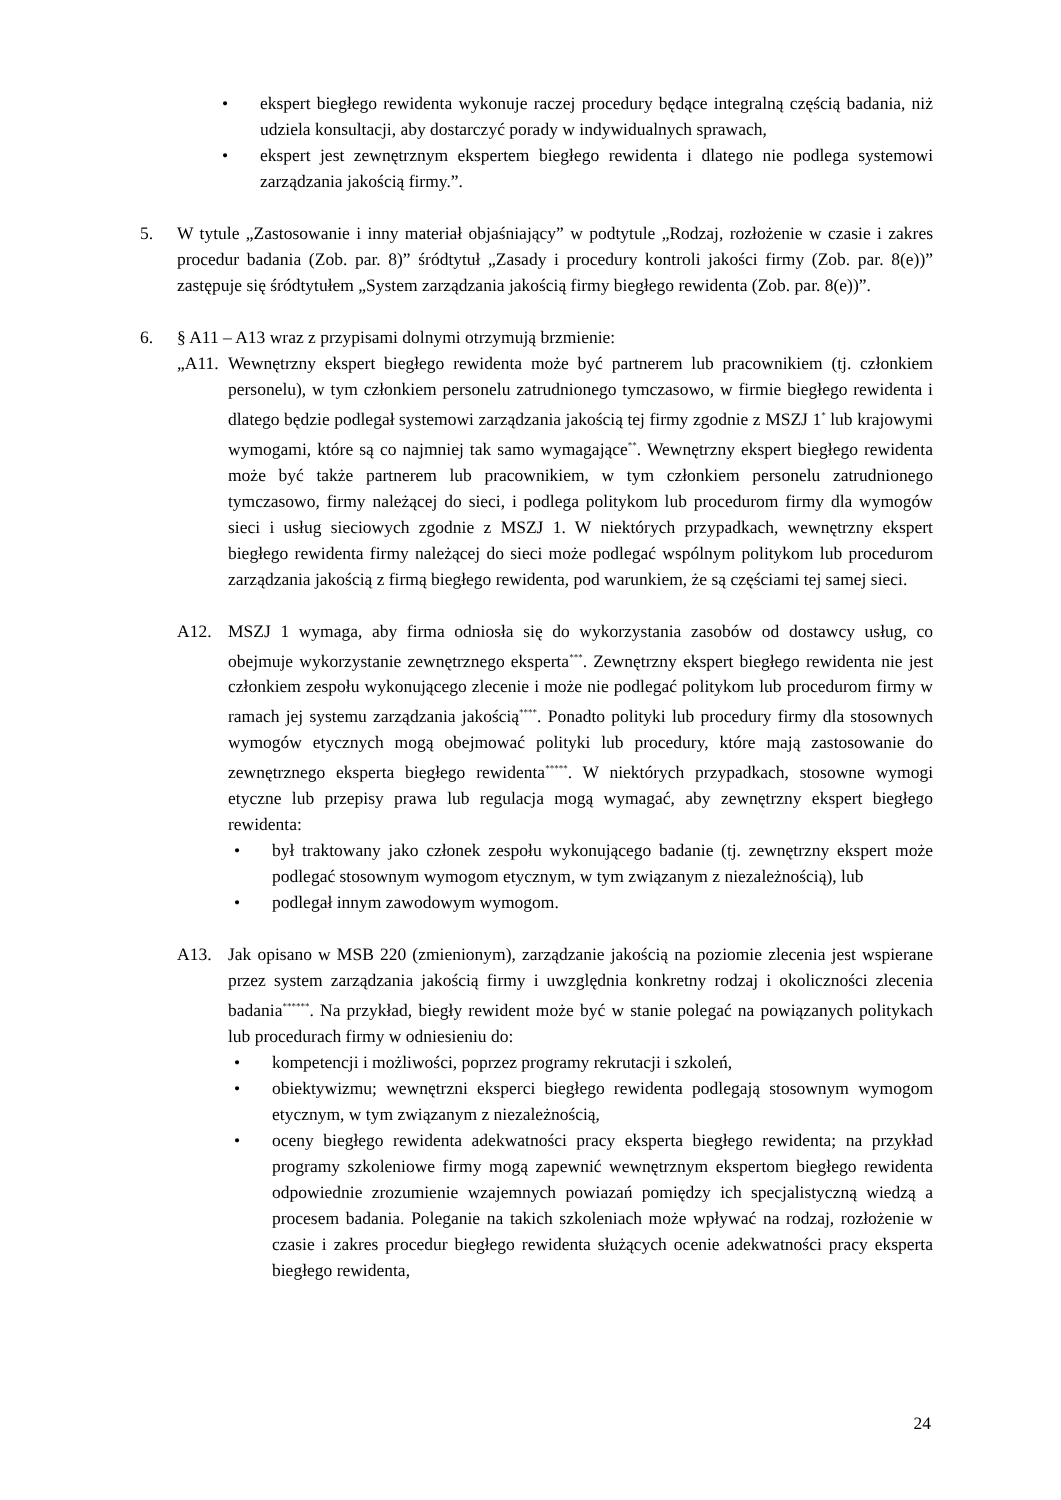• ekspert biegłego rewidenta wykonuje raczej procedury będące integralną częścią badania, niż udziela konsultacji, aby dostarczyć porady w indywidualnych sprawach,
• ekspert jest zewnętrznym ekspertem biegłego rewidenta i dlatego nie podlega systemowi zarządzania jakością firmy.”.
5. W tytule „Zastosowanie i inny materiał objaśniający” w podtytule „Rodzaj, rozłożenie w czasie i zakres procedur badania (Zob. par. 8)” śródtytuł „Zasady i procedury kontroli jakości firmy (Zob. par. 8(e))” zastępuje się śródtytułem „System zarządzania jakością firmy biegłego rewidenta (Zob. par. 8(e))”.
6. § A11 – A13 wraz z przypisami dolnymi otrzymują brzmienie:
„A11.
Wewnętrzny ekspert biegłego rewidenta może być partnerem lub pracownikiem (tj. członkiem personelu), w tym członkiem personelu zatrudnionego tymczasowo, w firmie biegłego rewidenta i dlatego będzie podlegał systemowi zarządzania jakością tej firmy zgodnie z MSZJ 1<sup>*</sup> lub krajowymi wymogami, które są co najmniej tak samo wymagające<sup>**</sup>. Wewnętrzny ekspert biegłego rewidenta może być także partnerem lub pracownikiem, w tym członkiem personelu zatrudnionego tymczasowo, firmy należącej do sieci, i podlega politykom lub procedurom firmy dla wymogów sieci i usług sieciowych zgodnie z MSZJ 1. W niektórych przypadkach, wewnętrzny ekspert biegłego rewidenta firmy należącej do sieci może podlegać wspólnym politykom lub procedurom zarządzania jakością z firmą biegłego rewidenta, pod warunkiem, że są częściami tej samej sieci.
A12. MSZJ 1 wymaga, aby firma odniosła się do wykorzystania zasobów od dostawcy usług, co obejmuje wykorzystanie zewnętrznego eksperta<sup>***</sup>. Zewnętrzny ekspert biegłego rewidenta nie jest członkiem zespołu wykonującego zlecenie i może nie podlegać politykom lub procedurom firmy w ramach jej systemu zarządzania jakością<sup>****</sup>. Ponadto polityki lub procedury firmy dla stosownych wymogów etycznych mogą obejmować polityki lub procedury, które mają zastosowanie do zewnętrznego eksperta biegłego rewidenta<sup>*****</sup>. W niektórych przypadkach, stosowne wymogi etyczne lub przepisy prawa lub regulacja mogą wymagać, aby zewnętrzny ekspert biegłego rewidenta:
• był traktowany jako członek zespołu wykonującego badanie (tj. zewnętrzny ekspert może podlegać stosownym wymogom etycznym, w tym związanym z niezależnością), lub
• podlegał innym zawodowym wymogom.
A13. Jak opisano w MSB 220 (zmienionym), zarządzanie jakością na poziomie zlecenia jest wspierane przez system zarządzania jakością firmy i uwzględnia konkretny rodzaj i okoliczności zlecenia badania<sup>******</sup>. Na przykład, biegły rewident może być w stanie polegać na powiązanych politykach lub procedurach firmy w odniesieniu do:
• kompetencji i możliwości, poprzez programy rekrutacji i szkoleń,
• obiektywizmu; wewnętrzni eksperci biegłego rewidenta podlegają stosownym wymogom etycznym, w tym związanym z niezależnością,
• oceny biegłego rewidenta adekwatności pracy eksperta biegłego rewidenta; na przykład programy szkoleniowe firmy mogą zapewnić wewnętrznym ekspertom biegłego rewidenta odpowiednie zrozumienie wzajemnych powiazań pomiędzy ich specjalistyczną wiedzą a procesem badania. Poleganie na takich szkoleniach może wpływać na rodzaj, rozłożenie w czasie i zakres procedur biegłego rewidenta służących ocenie adekwatności pracy eksperta biegłego rewidenta,
24